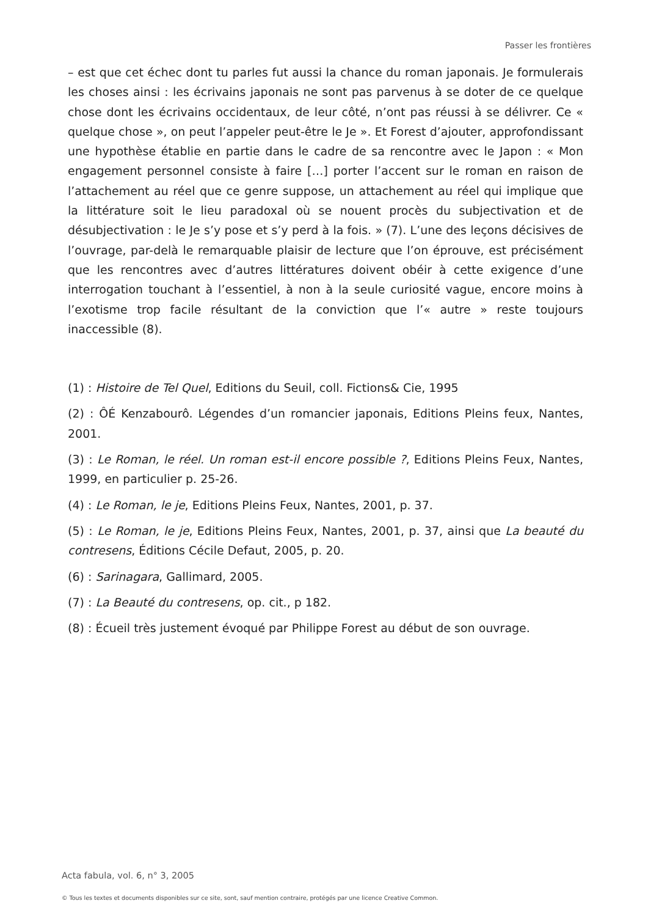Passer les frontières
– est que cet échec dont tu parles fut aussi la chance du roman japonais. Je formulerais les choses ainsi : les écrivains japonais ne sont pas parvenus à se doter de ce quelque chose dont les écrivains occidentaux, de leur côté, n’ont pas réussi à se délivrer. Ce « quelque chose », on peut l’appeler peut-être le Je ». Et Forest d’ajouter, approfondissant une hypothèse établie en partie dans le cadre de sa rencontre avec le Japon : « Mon engagement personnel consiste à faire […] porter l’accent sur le roman en raison de l’attachement au réel que ce genre suppose, un attachement au réel qui implique que la littérature soit le lieu paradoxal où se nouent procès du subjectivation et de désubjectivation : le Je s’y pose et s’y perd à la fois. » (7). L’une des leçons décisives de l’ouvrage, par-delà le remarquable plaisir de lecture que l’on éprouve, est précisément que les rencontres avec d’autres littératures doivent obéir à cette exigence d’une interrogation touchant à l’essentiel, à non à la seule curiosité vague, encore moins à l’exotisme trop facile résultant de la conviction que l’« autre » reste toujours inaccessible (8).
(1) : Histoire de Tel Quel, Editions du Seuil, coll. Fictions& Cie, 1995
(2) : ÔÉ Kenzabourô. Légendes d’un romancier japonais, Editions Pleins feux, Nantes, 2001.
(3) : Le Roman, le réel. Un roman est-il encore possible ?, Editions Pleins Feux, Nantes, 1999, en particulier p. 25-26.
(4) : Le Roman, le je, Editions Pleins Feux, Nantes, 2001, p. 37.
(5) : Le Roman, le je, Editions Pleins Feux, Nantes, 2001, p. 37, ainsi que La beauté du contresens, Éditions Cécile Defaut, 2005, p. 20.
(6) : Sarinagara, Gallimard, 2005.
(7) : La Beauté du contresens, op. cit., p 182.
(8) : Écueil très justement évoqué par Philippe Forest au début de son ouvrage.
Acta fabula, vol. 6, n° 3, 2005
© Tous les textes et documents disponibles sur ce site, sont, sauf mention contraire, protégés par une licence Creative Common.